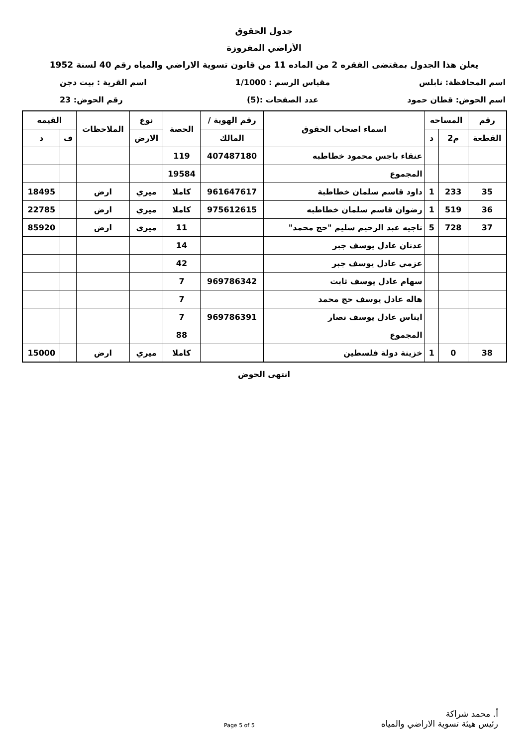جدول الحقوق
الأراضي المفروزة
يعلن هذا الجدول بمقتضى الفقره 2 من الماده 11 من قانون تسوية الاراضي والمياه رقم 40 لسنة 1952
اسم المحافظة: نابلس مقياس الرسم : 1/1000 اسم القرية : بيت دجن
اسم الحوض: قطان حمود عدد الصفحات :(5) رقم الحوض: 23
| رقم | المساحه | | اسماء اصحاب الحقوق | رقم الهوية / | الحصة | نوع | الملاحظات | القيمه | |
| --- | --- | --- | --- | --- | --- | --- | --- | --- | --- |
| القطعة | م2 | د | | المالك | | الارض | | ف | د |
| | | | عنقاء باجس محمود خطاطبه | 407487180 | 119 | | | | |
| | | | المجموع | | 19584 | | | | |
| 35 | 233 | 1 | داود قاسم سلمان خطاطبة | 961647617 | كاملا | ميري | ارض | | 18495 |
| 36 | 519 | 1 | رضوان قاسم سلمان خطاطبه | 975612615 | كاملا | ميري | ارض | | 22785 |
| 37 | 728 | 5 | ناجيه عبد الرحيم سليم "حج محمد" | | 11 | ميري | ارض | | 85920 |
| | | | عدنان عادل يوسف جبر | | 14 | | | | |
| | | | عزمي عادل يوسف جبر | | 42 | | | | |
| | | | سهام عادل يوسف ثابت | 969786342 | 7 | | | | |
| | | | هاله عادل يوسف حج محمد | | 7 | | | | |
| | | | ايناس عادل يوسف نصار | 969786391 | 7 | | | | |
| | | | المجموع | | 88 | | | | |
| 38 | 0 | 1 | خزينة دولة فلسطين | | كاملا | ميري | ارض | | 15000 |
انتهى الحوض
أ. محمد شراكة
رئيس هيئة تسوية الاراضي والمياه
Page 5 of 5